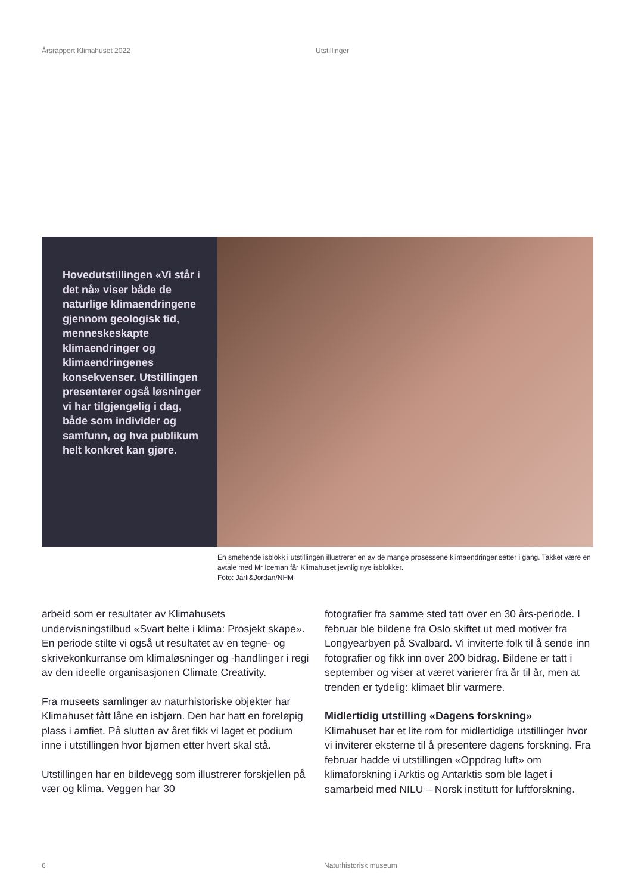Årsrapport Klimahuset 2022 Utstillinger
Hovedutstillingen «Vi står i det nå» viser både de naturlige klimaendringene gjennom geologisk tid, menneskeskapte klimaendringer og klimaendringenes konsekvenser. Utstillingen presenterer også løsninger vi har tilgjengelig i dag, både som individer og samfunn, og hva publikum helt konkret kan gjøre.
En smeltende isblokk i utstillingen illustrerer en av de mange prosessene klimaendringer setter i gang. Takket være en avtale med Mr Iceman får Klimahuset jevnlig nye isblokker.
Foto: Jarli&Jordan/NHM
arbeid som er resultater av Klimahusets undervisningstilbud «Svart belte i klima: Prosjekt skape». En periode stilte vi også ut resultatet av en tegne- og skrivekonkurranse om klimaløsninger og -handlinger i regi av den ideelle organisasjonen Climate Creativity.
Fra museets samlinger av naturhistoriske objekter har Klimahuset fått låne en isbjørn. Den har hatt en foreløpig plass i amfiet. På slutten av året fikk vi laget et podium inne i utstillingen hvor bjørnen etter hvert skal stå.
Utstillingen har en bildevegg som illustrerer forskjellen på vær og klima. Veggen har 30
fotografier fra samme sted tatt over en 30 års-periode. I februar ble bildene fra Oslo skiftet ut med motiver fra Longyearbyen på Svalbard. Vi inviterte folk til å sende inn fotografier og fikk inn over 200 bidrag. Bildene er tatt i september og viser at været varierer fra år til år, men at trenden er tydelig: klimaet blir varmere.
Midlertidig utstilling «Dagens forskning»
Klimahuset har et lite rom for midlertidige utstillinger hvor vi inviterer eksterne til å presentere dagens forskning. Fra februar hadde vi utstillingen «Oppdrag luft» om klimaforskning i Arktis og Antarktis som ble laget i samarbeid med NILU – Norsk institutt for luftforskning.
6 Naturhistorisk museum